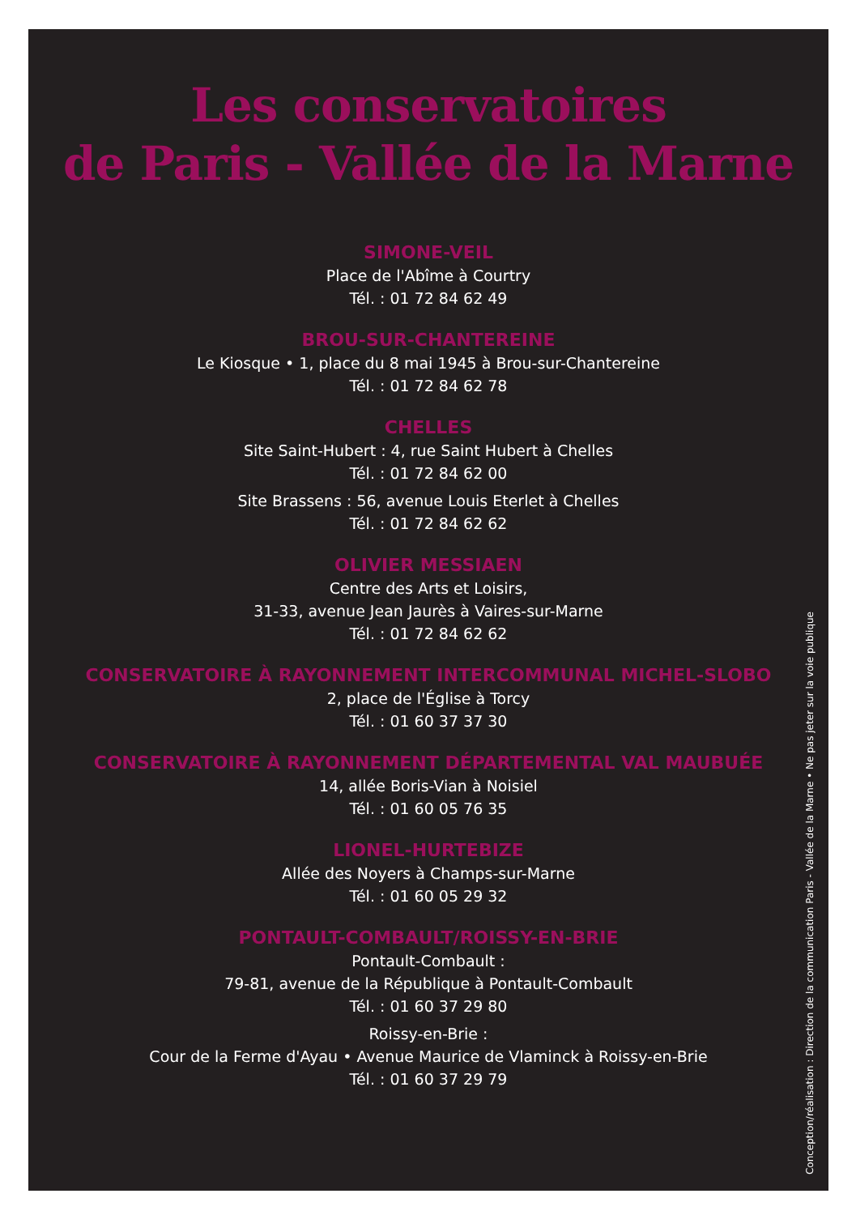Les conservatoires
de Paris - Vallée de la Marne
SIMONE-VEIL
Place de l'Abîme à Courtry
Tél. : 01 72 84 62 49
BROU-SUR-CHANTEREINE
Le Kiosque • 1, place du 8 mai 1945 à Brou-sur-Chantereine
Tél. : 01 72 84 62 78
CHELLES
Site Saint-Hubert : 4, rue Saint Hubert à Chelles
Tél. : 01 72 84 62 00
Site Brassens : 56, avenue Louis Eterlet à Chelles
Tél. : 01 72 84 62 62
OLIVIER MESSIAEN
Centre des Arts et Loisirs,
31-33, avenue Jean Jaurès à Vaires-sur-Marne
Tél. : 01 72 84 62 62
CONSERVATOIRE À RAYONNEMENT INTERCOMMUNAL MICHEL-SLOBO
2, place de l'Église à Torcy
Tél. : 01 60 37 37 30
CONSERVATOIRE À RAYONNEMENT DÉPARTEMENTAL VAL MAUBUÉE
14, allée Boris-Vian à Noisiel
Tél. : 01 60 05 76 35
LIONEL-HURTEBIZE
Allée des Noyers à Champs-sur-Marne
Tél. : 01 60 05 29 32
PONTAULT-COMBAULT/ROISSY-EN-BRIE
Pontault-Combault :
79-81, avenue de la République à Pontault-Combault
Tél. : 01 60 37 29 80
Roissy-en-Brie :
Cour de la Ferme d'Ayau • Avenue Maurice de Vlaminck à Roissy-en-Brie
Tél. : 01 60 37 29 79
Conception/réalisation : Direction de la communication Paris - Vallée de la Marne • Ne pas jeter sur la voie publique